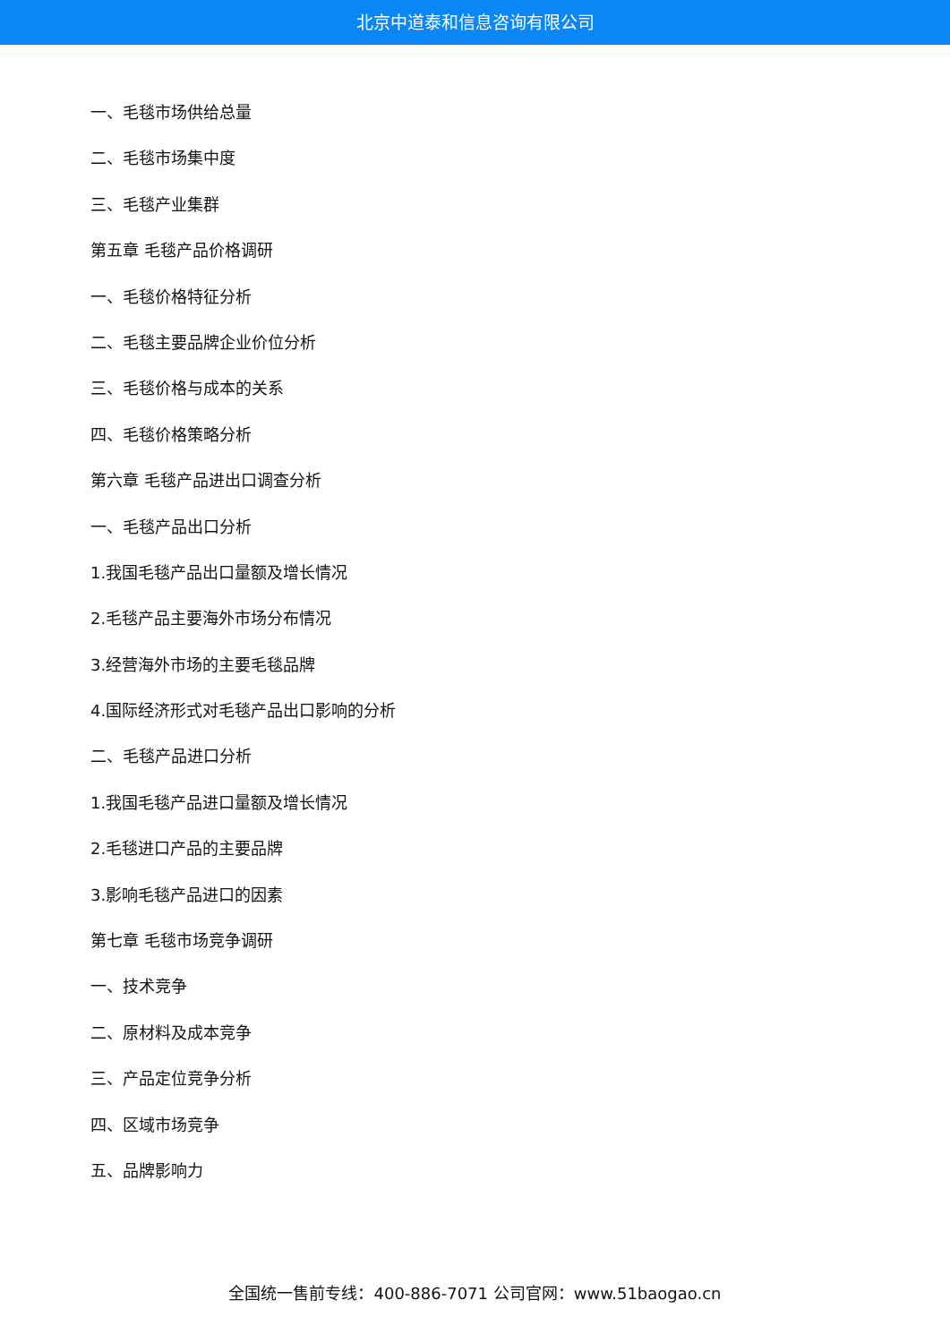北京中道泰和信息咨询有限公司
一、毛毯市场供给总量
二、毛毯市场集中度
三、毛毯产业集群
第五章 毛毯产品价格调研
一、毛毯价格特征分析
二、毛毯主要品牌企业价位分析
三、毛毯价格与成本的关系
四、毛毯价格策略分析
第六章 毛毯产品进出口调查分析
一、毛毯产品出口分析
1.我国毛毯产品出口量额及增长情况
2.毛毯产品主要海外市场分布情况
3.经营海外市场的主要毛毯品牌
4.国际经济形式对毛毯产品出口影响的分析
二、毛毯产品进口分析
1.我国毛毯产品进口量额及增长情况
2.毛毯进口产品的主要品牌
3.影响毛毯产品进口的因素
第七章 毛毯市场竞争调研
一、技术竞争
二、原材料及成本竞争
三、产品定位竞争分析
四、区域市场竞争
五、品牌影响力
全国统一售前专线：400-886-7071 公司官网：www.51baogao.cn